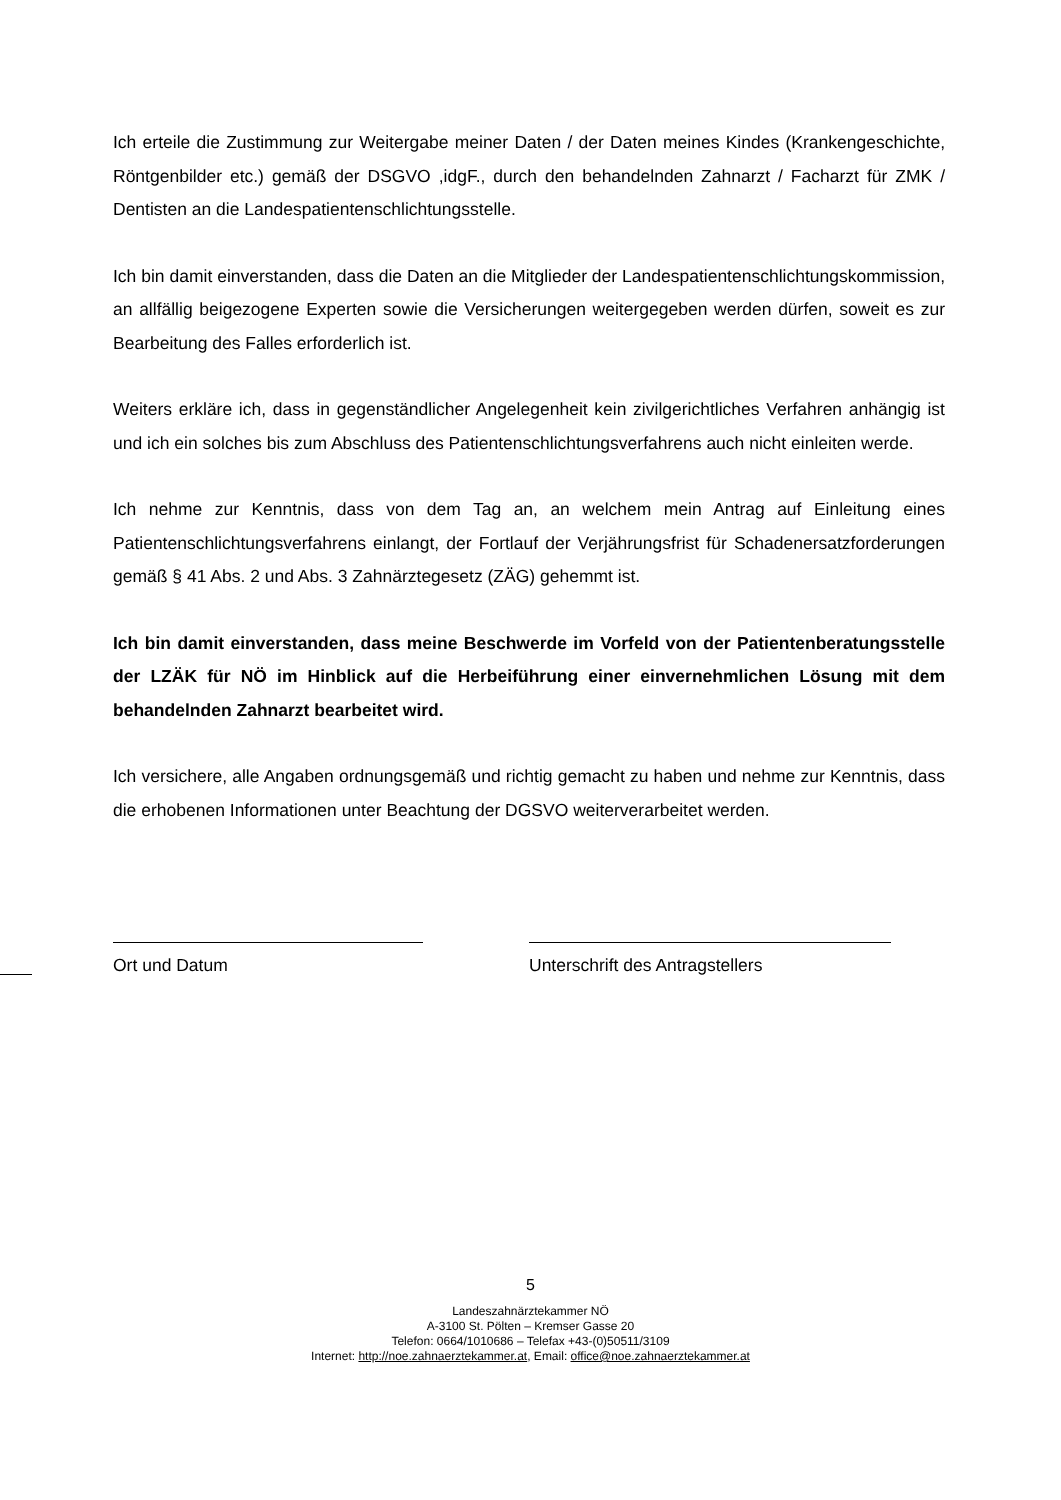Ich erteile die Zustimmung zur Weitergabe meiner Daten / der Daten meines Kindes (Krankengeschichte, Röntgenbilder etc.) gemäß der DSGVO ,idgF., durch den behandelnden Zahnarzt / Facharzt für ZMK / Dentisten an die Landespatientenschlichtungsstelle.
Ich bin damit einverstanden, dass die Daten an die Mitglieder der Landespatientenschlichtungskommission, an allfällig beigezogene Experten sowie die Versicherungen weitergegeben werden dürfen, soweit es zur Bearbeitung des Falles erforderlich ist.
Weiters erkläre ich, dass in gegenständlicher Angelegenheit kein zivilgerichtliches Verfahren anhängig ist und ich ein solches bis zum Abschluss des Patientenschlichtungsverfahrens auch nicht einleiten werde.
Ich nehme zur Kenntnis, dass von dem Tag an, an welchem mein Antrag auf Einleitung eines Patientenschlichtungsverfahrens einlangt, der Fortlauf der Verjährungsfrist für Schadenersatzforderungen gemäß § 41 Abs. 2 und Abs. 3 Zahnärztegesetz (ZÄG) gehemmt ist.
Ich bin damit einverstanden, dass meine Beschwerde im Vorfeld von der Patientenberatungsstelle der LZÄK für NÖ im Hinblick auf die Herbeiführung einer einvernehmlichen Lösung mit dem behandelnden Zahnarzt bearbeitet wird.
Ich versichere, alle Angaben ordnungsgemäß und richtig gemacht zu haben und nehme zur Kenntnis, dass die erhobenen Informationen unter Beachtung der DGSVO weiterverarbeitet werden.
Ort und Datum Unterschrift des Antragstellers
5
Landeszahnärztekammer NÖ
A-3100 St. Pölten – Kremser Gasse 20
Telefon: 0664/1010686 – Telefax +43-(0)50511/3109
Internet: http://noe.zahnaerztekammer.at, Email: office@noe.zahnaerztekammer.at